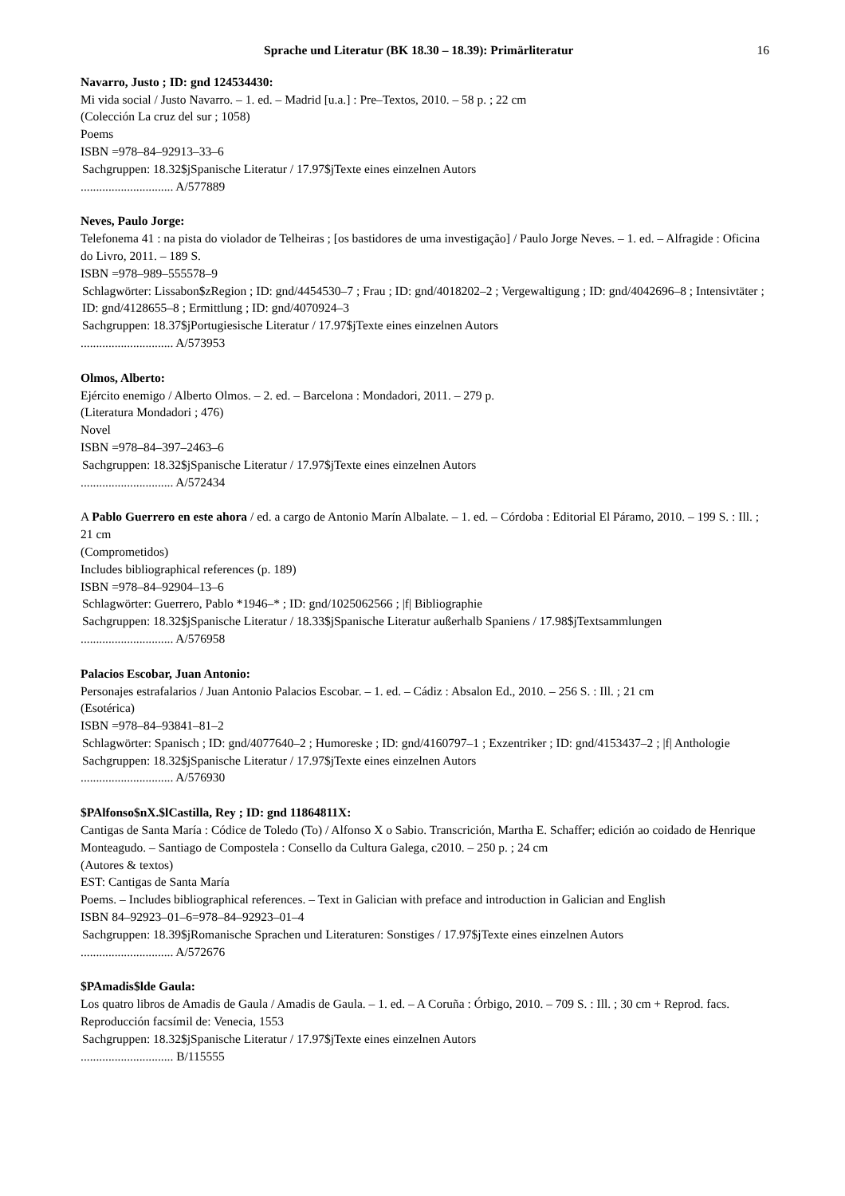Sprache und Literatur (BK 18.30 – 18.39): Primärliteratur 16
Navarro, Justo ; ID: gnd 124534430:
Mi vida social / Justo Navarro. – 1. ed. – Madrid [u.a.] : Pre–Textos, 2010. – 58 p. ; 22 cm
(Colección La cruz del sur ; 1058)
Poems
ISBN =978–84–92913–33–6
Sachgruppen: 18.32$jSpanische Literatur / 17.97$jTexte eines einzelnen Autors
.............................. A/577889
Neves, Paulo Jorge:
Telefonema 41 : na pista do violador de Telheiras ; [os bastidores de uma investigação] / Paulo Jorge Neves. – 1. ed. – Alfragide : Oficina do Livro, 2011. – 189 S.
ISBN =978–989–555578–9
Schlagwörter: Lissabon$zRegion ; ID: gnd/4454530–7 ; Frau ; ID: gnd/4018202–2 ; Vergewaltigung ; ID: gnd/4042696–8 ; Intensivtäter ; ID: gnd/4128655–8 ; Ermittlung ; ID: gnd/4070924–3
Sachgruppen: 18.37$jPortugiesische Literatur / 17.97$jTexte eines einzelnen Autors
.............................. A/573953
Olmos, Alberto:
Ejército enemigo / Alberto Olmos. – 2. ed. – Barcelona : Mondadori, 2011. – 279 p.
(Literatura Mondadori ; 476)
Novel
ISBN =978–84–397–2463–6
Sachgruppen: 18.32$jSpanische Literatur / 17.97$jTexte eines einzelnen Autors
.............................. A/572434
A Pablo Guerrero en este ahora / ed. a cargo de Antonio Marín Albalate. – 1. ed. – Córdoba : Editorial El Páramo, 2010. – 199 S. : Ill. ; 21 cm
(Comprometidos)
Includes bibliographical references (p. 189)
ISBN =978–84–92904–13–6
Schlagwörter: Guerrero, Pablo *1946–* ; ID: gnd/1025062566 ; |f| Bibliographie
Sachgruppen: 18.32$jSpanische Literatur / 18.33$jSpanische Literatur außerhalb Spaniens / 17.98$jTextsammlungen
.............................. A/576958
Palacios Escobar, Juan Antonio:
Personajes estrafalarios / Juan Antonio Palacios Escobar. – 1. ed. – Cádiz : Absalon Ed., 2010. – 256 S. : Ill. ; 21 cm
(Esotérica)
ISBN =978–84–93841–81–2
Schlagwörter: Spanisch ; ID: gnd/4077640–2 ; Humoreske ; ID: gnd/4160797–1 ; Exzentriker ; ID: gnd/4153437–2 ; |f| Anthologie
Sachgruppen: 18.32$jSpanische Literatur / 17.97$jTexte eines einzelnen Autors
.............................. A/576930
$PAlfonso$nX.$lCastilla, Rey ; ID: gnd 11864811X:
Cantigas de Santa María : Códice de Toledo (To) / Alfonso X o Sabio. Transcrición, Martha E. Schaffer; edición ao coidado de Henrique Monteagudo. – Santiago de Compostela : Consello da Cultura Galega, c2010. – 250 p. ; 24 cm
(Autores & textos)
EST: Cantigas de Santa María
Poems. – Includes bibliographical references. – Text in Galician with preface and introduction in Galician and English
ISBN 84–92923–01–6=978–84–92923–01–4
Sachgruppen: 18.39$jRomanische Sprachen und Literaturen: Sonstiges / 17.97$jTexte eines einzelnen Autors
.............................. A/572676
$PAmadis$lde Gaula:
Los quatro libros de Amadis de Gaula / Amadis de Gaula. – 1. ed. – A Coruña : Órbigo, 2010. – 709 S. : Ill. ; 30 cm + Reprod. facs.
Reproducción facsímil de: Venecia, 1553
Sachgruppen: 18.32$jSpanische Literatur / 17.97$jTexte eines einzelnen Autors
.............................. B/115555